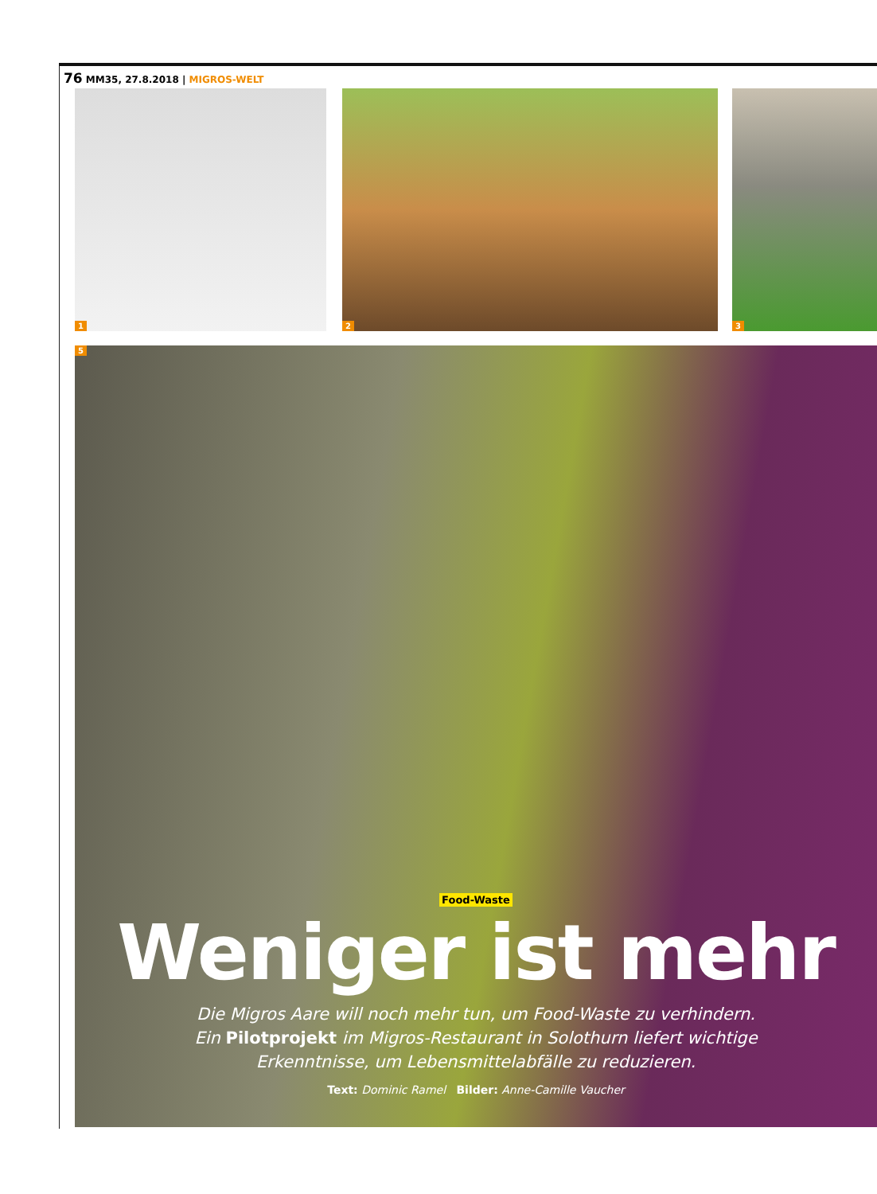76 MM35, 27.8.2018 | MIGROS-WELT
1 2 3
5
Food-Waste
Weniger ist mehr
Die Migros Aare will noch mehr tun, um Food-Waste zu verhindern. Ein Pilotprojekt im Migros-Restaurant in Solothurn liefert wichtige Erkenntnisse, um Lebensmittelabfälle zu reduzieren.
Text: Dominic Ramel Bilder: Anne-Camille Vaucher